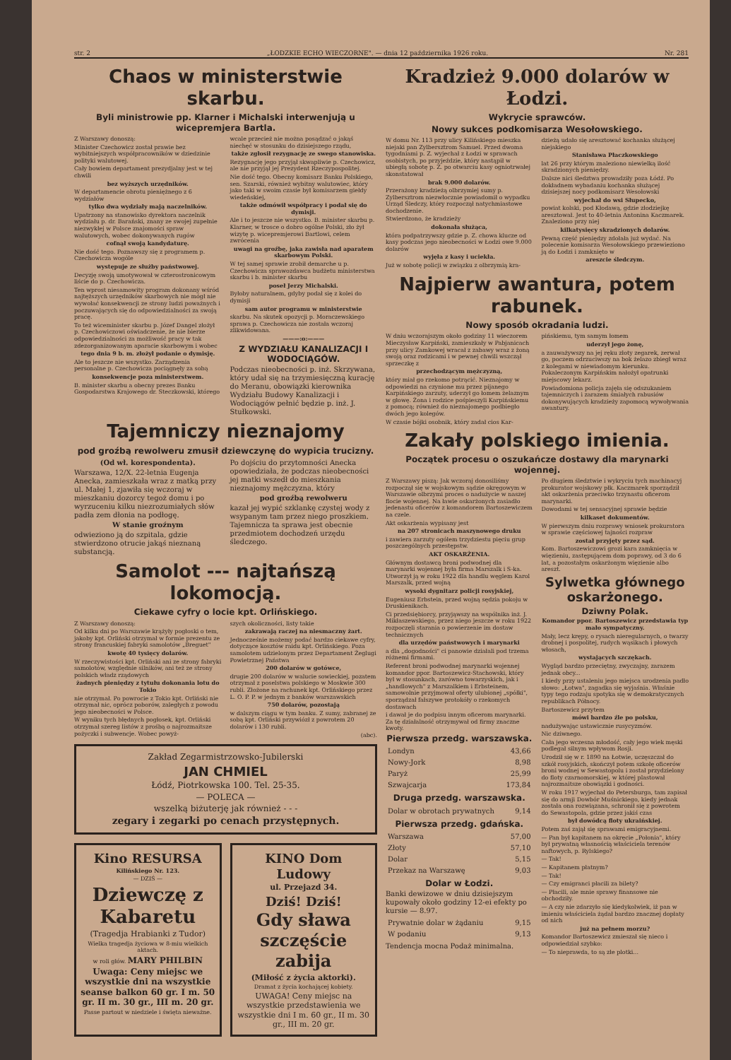str. 2 „ŁODZKIE ECHO WIECZORNE". — dnia 12 października 1926 roku. Nr. 281
Chaos w ministerstwie skarbu.
Byli ministrowie pp. Klarner i Michalski interwenjują u wicepremjera Bartla.
Z Warszawy donoszą:
Minister Czechowicz został prawie bez wybitniejszych współpracowników w dziedzinie polityki walutowej.
Cały bowiem departament prezydjalny jest w tej chwili
bez wyższych urzędników.
W departamencie obrotu pieniężnego z 6 wydziałów
tylko dwa wydziały mają naczelników.
Upatrzony na stanowisko dyrektora naczelnik wydziału p. dr. Barański, znany ze swojej zupełnie niezwykłej w Polsce znajomości spraw walutowych, wobec dokonywanych rugów
cofnął swoją kandydaturę.
Nie dość tego. Poznawszy się z programem p. Czechowicza wogóle
występuje ze służby państwowej.
Decyzję swoją umotywował w czterostronicowym liście do p. Czechowicza.
Ten wprost niesamowity program dokonany wśród najtęższych urzędników skarbowych nie mógł nie wywołać konsekwencji ze strony ludzi poważnych i poczuwających się do odpowiedzialności za swoją pracę.
To też wiceminister skarbu p. Józef Dangel złożył p. Czechowiczowi oświadczenie, że nie bierze odpowiedzialności za możliwość pracy w tak zdezorganizowanym aparacie skarbowym i wobec
tego dnia 9 b. m. złożył podanie o dymisję.
Ale to jeszcze nie wszystko. Zarządzenia personalne p. Czechowicza pociągnęły za sobą
konsekwencje poza ministerstwem.
B. minister skarbu a obecny prezes Banku Gospodarstwa Krajowego dr. Steczkowski, którego
wcale przecież nie można posądzać o jakąś niechęć w stosunku do dzisiejszego rządu,
także zgłosił rezygnację ze swego stanowiska.
Rezygnację jego przyjął skwapliwie p. Czechowicz, ale nie przyjął jej Prezydent Rzeczypospolitej.
Nie dość tego. Obecny komisarz Banku Polskiego, sen. Szarski, również wybitny walutowiec, który jako taki w swoim czasie był komisarzem giełdy wiedeńskiej,
także odmówił współpracy i podał się do dymisji.
Ale i to jeszcze nie wszystko. B. minister skarbu p. Klarner, w trosce o dobro ogólne Polski, zło żył wizytę p. wicepremjerowi Bartlowi, celem zwrócenia
uwagi na groźbę, jaka zawisła nad aparatem skarbowym Polski.
W tej samej sprawie zrobił demarche u p. Czechowicza sprawozdawca budżetu ministerstwa skarbu i b. minister skarbu
poseł Jerzy Michalski.
Byłoby naturalnem, gdyby podał się z kolei do dymisji
sam autor programu w ministerstwie
skarbu. Na skutek opozycji p. Moraczewskiego sprawa p. Czechowicza nie została wczoraj zlikwidowana.
———:o:———
Z WYDZIAŁU KANALIZACJI I WODOCIĄGÓW.
Podczas nieobecności p. inż. Skrzywana, który udał się na trzymiesięczną kurację do Meranu, obowiązki kierownika Wydziału Budowy Kanalizacji i Wodociągów pełnić będzie p. inż. J. Stułkowski.
Tajemniczy nieznajomy
pod groźbą rewolweru zmusił dziewczynę do wypicia trucizny.
(Od wł. korespondenta).
Warszawa, 12/X. 22-letnia Eugenja Anecka, zamieszkała wraz z matką przy ul. Małej 1, zjawiła się wczoraj w mieszkaniu dozorcy tegoż domu i po wyrzuceniu kilku niezrozumiałych słów padła zem dłonia na podłogę.
W stanie groźnym
odwieziono ją do szpitala, gdzie stwierdzono otrucie jakąś nieznaną substancją.
Po dojściu do przytomności Anecka opowiedziała, że podczas nieobecności jej matki wszedł do mieszkania nieznajomy mężczyzna, który
pod groźbą rewolweru
kazał jej wypić szklankę czystej wody z wsypanym tam przez niego proszkiem. Tajemnicza ta sprawa jest obecnie przedmiotem dochodzeń urzędu śledczego.
Samolot --- najtańszą lokomocją.
Ciekawe cyfry o locie kpt. Orlińskiego.
Z Warszawy donoszą:
Od kilku dni po Warszawie krążyły pogłoski o tem, jakoby kpt. Orliński otrzymał w formie prezentu ze strony francuskiej fabryki samolotów „Breguet"
kwotę 40 tysięcy dolarów.
W rzeczywistości kpt. Orliński ani ze strony fabryki samolotów, względnie silników, ani też ze strony polskich władz rządowych
żadnych pieniędzy z tytułu dokonania lotu do Tokio
nie otrzymał. Po powrocie z Tokio kpt. Orliński nie otrzymał nic, oprócz poborów, zaległych z powodu jego nieobecności w Polsce.
W wyniku tych błędnych pogłosek, kpt. Orliński otrzymał szereg listów z prośbą o najrozmaitsze pożyczki i subwencje. Wobec powyż-
szych okoliczności, listy takie
zakrawają raczej na niesmaczny żart.
Jednocześnie możemy podać bardzo ciekawe cyfry, dotyczące kosztów raidu kpt. Orlińskiego. Poza samolotem udzielonym przez Departament Żeglugi Powietrznej Państwa
200 dolarów w gotówce,
drugie 200 dolarów w walucie sowieckiej, pozatem otrzymał z poselstwa polskiego w Moskwie 300 rubli. Złożone na rachunek kpt. Orlińskiego przez L. O. P. P. w jednym z banków warszawskich
750 dolarów, pozostają
w dalszym ciągu w tym banku. Z sumy, zabranej ze sobą kpt. Orliński przywiózł z powrotem 20 dolarów i 130 rubli.
(abc).
Zakład Zegarmistrzowsko-Jubilerski
JAN CHMIEL
Łódź, Piotrkowska 100. Tel. 25-35.
— POLECA —
wszelką biżuterję jak również - - -
zegary i zegarki po cenach przystępnych.
Kino RESURSA
Kilińskiego Nr. 123.
— DZIŚ —
Dziewczę z Kabaretu
(Tragedja Hrabianki z Tudor)
Wielka tragedja życiowa w 8-miu wielkich aktach.
w roli głów. MARY PHILBIN
Uwaga: Ceny miejsc we wszystkie dni na wszystkie seanse balkon 60 gr. I m. 50 gr. II m. 30 gr., III m. 20 gr.
Passe partout w niedziele i święta nieważne.
KINO Dom Ludowy
ul. Przejazd 34.
Dziś! Dziś!
Gdy sława szczęście zabija
(Miłość z życia aktorki).
Dramat z życia kochającej kobiety.
UWAGA! Ceny miejsc na wszystkie przedstawienia we wszystkie dni I m. 60 gr., II m. 30 gr., III m. 20 gr.
Kradzież 9.000 dolarów w Łodzi.
Wykrycie sprawców.
Nowy sukces podkomisarza Wesołowskiego.
W domu Nr. 113 przy ulicy Kilińskiego mieszka niejaki pan Zylbersztrom Samuel. Przed dwoma tygodniami p. Z. wyjechał z Łodzi w sprawach osobistych, po przyjeździe, który nastąpił w ubiegłą sobotę p. Z. po otwarciu kasy ogniotrwałej skonstatował
brak 9.000 dolarów.
Przerażony kradzieżą olbrzymiej sumy p. Zylbersztrom niezwłocznie powiadomił o wypadku Urząd Śledczy, który rozpoczął natychmiastowe dochodzenie.
Stwierdzono, że kradzieży
dokonała służąca,
która podpatrzywszy gdzie p. Z. chowa klucze od kasy podczas jego nieobecności w Łodzi owe 9.000 dolarów
wyjęła z kasy i uciekła.
Już w sobotę policji w związku z olbrzymią kra-
dzieżą udało się aresztować kochanka służącej niejakiego
Stanisława Płaczkowskiego
lat 26 przy którym znaleziono niewielką ilość skradzionych pieniędzy.
Dalsze nici śledztwa prowadziły poza Łódź. Po dokładnem wybadaniu kochanka służącej dzisiejszej nocy podkomisarz Wesołowski
wyjechał do wsi Słupecko,
powiat kolski, pod Kłodawą, gdzie złodziejkę aresztował. Jest to 40-letnia Antonina Kaczmarek. Znaleziono przy niej
kilkatysięcy skradzionych dolarów.
Pewną część pieniędzy zdołała już wydać. Na polecenie komisarza Wesołowskiego przewieziono ją do Łodzi i zamknięto w
areszcie śledczym.
Najpierw awantura, potem rabunek.
Nowy sposób okradania ludzi.
W dniu wczorajszym około godziny 11 wieczorem Mieczysław Karpiński, zamieszkały w Pabjanicach przy ulicy Zamkowej wracał z zabawy wraz z żoną swoją oraz rodzicami i w pewnej chwili wszczął sprzeczkę z
przechodzącym mężczyzną,
który miał go rzekomo potrącić. Nieznajomy w odpowiedzi na czynione mu przez pijanego Karpińskiego zarzuty, uderzył go łomem żelaznym w głowę. Żona i rodzice pośpieszyli Karpińskiemu z pomocą; również do nieznajomego podbiegło dwóch jego kolegów.
W czasie bójki osobnik, który zadał cios Kar-
pińskiemu, tym samym łomem
uderzył jego żonę,
a zauważywszy na jej ręku złoty zegarek, zerwał go, poczem odrzuciwszy na bok żelazo zbiegł wraz z kolegami w niewiadomym kierunku. Pokaleczonym Karpińskim nałożył opatrunki miejscowy lekarz.
Powiadomiona policja zajęła się odszukaniem tajemniczych i zarazem śmiałych rabusiów dokonywujących kradzieży zapomocą wywoływania awantury.
Zakały polskiego imienia.
Początek procesu o oszukańcze dostawy dla marynarki wojennej.
Z Warszawy piszą: Jak wczoraj donosiliśmy rozpoczął się w wojskowym sądzie okręgowym w Warszawie olbrzymi proces o nadużycie w naszej flocie wojennej. Na ławie oskarżonych zasiadło jedenastu oficerów z komandorem Bartoszewiczem na czele.
Akt oskarżenia wypisany jest
na 207 stronicach maszynowego druku
i zawiera zarzuty ogółem trzydziestu pięciu grup poszczególnych przestępstw.
AKT OSKARŻENIA.
Głównym dostawcą broni podwodnej dla marynarki wojennej była firma Marszalk i S-ka. Utworzył ją w roku 1922 dla handlu węglem Karol Marszalk, przed wojną
wysoki dygnitarz policji rosyjskiej,
Eugeniusz Erbstein, przed wojną sędzia pokoju w Druskienikach.
Ci przedsiębiorcy, przyjąwszy na wspólnika inż. J. Mikłaszewskiego, przez niego jeszcze w roku 1922 rozpoczęli starania o powierzenie im dostaw technicznych
dla urzędów państwowych i marynarki
a dla „dogodności" ci panowie działali pod trzema różnemi firmami.
Referent broni podwodnej marynarki wojennej komandor ppor. Bartoszewicz-Stachowski, który był w stosunkach, zarówno towarzyskich, jak i „handlowych" z Marszalkiem i Erbsteinem, samowolnie przyjmował oferty ulubionej „spółki", sporządzał fałszywe protokóły o rzekomych dostawach
i dawał je do podpisu innym oficerom marynarki. Za tę działalność otrzymywał od firmy znaczne kwoty.
Pierwsza przedg. warszawska.
| Londyn | 43,66 |
| Nowy-Jork | 8,98 |
| Paryż | 25,99 |
| Szwajcarja | 173,84 |
Druga przedg. warszawska.
| Dolar w obrotach prywatnych | 9,14 |
Pierwsza przedg. gdańska.
| Warszawa | 57,00 |
| Złoty | 57,10 |
| Dolar | 5,15 |
| Przekaz na Warszawę | 9,03 |
Dolar w Łodzi.
Banki dewizowe w dniu dzisiejszym kupowały około godziny 12-ei efekty po kursie — 8.97.
| Prywatnie dolar w żądaniu | 9,15 |
| W podaniu | 9,13 |
Tendencja mocna Podaż minimalna.
Po długiem śledztwie i wykryciu tych machinacyj prokurator wojskowy płk. Kaczmarek sporządził akt oskarżenia przeciwko trzynastu oficerom marynarki.
Dowodami w tej sensacyjnej sprawie będzie
kilkaset dokumentów.
W pierwszym dniu rozprawy wniosek prokuratora w sprawie częściowej tajności rozpraw
został przyjęty przez sąd.
Kom. Bartoszewiczowi grozi kara zamknięcia w więzieniu, zastępującem dom poprawy, od 3 do 6 lat, a pozostałym oskarżonym więzienie albo areszt.
Sylwetka głównego oskarżonego.
Dziwny Polak.
Komandor ppor. Bartoszewicz przedstawia typ mało sympatyczny.
Mały, lecz krępy, o rysach nieregularnych, o twarzy drobnej i pospolitej, rudych wąsikach i płowych włosach,
wystających szczękach.
Wygląd bardzo przeciętny, zwyczajny, zarazem jednak obcy...
I kiedy przy ustaleniu jego miejsca urodzenia padło słowo: „Łotwa", zagadka się wyjaśnia. Właśnie typy tego rodzaju spotyka się w demokratycznych republikach Północy.
Bartoszewicz przytem
mówi bardzo źle po polsku,
nadużywając ustawicznie rusycyzmów.
Nic dziwnego.
Cała jego wczesna młodość, cały jego wiek męski podlegał silnym wpływom Rosji.
Urodził się w r. 1890 na Łotwie, uczęszczał do szkół rosyjskich, skończył potem szkołę oficerów broni wodnej w Sewastopolu i został przydzielony do floty czarnomorskiej, w której plastował najrozmaitsze obowiązki i godności.
W roku 1917 wyjechał do Petersburga, tam zapisał się do armji Dowbór Muśnickiego, kiedy jednak została ona rozwiązana, schronił się z powrotem do Sewastopola, gdzie przez jakiś czas
był dowódcą floty ukraińskiej.
Potem zaś zajął się sprawami emigracyjnemi.
— Pan był kapitanem na okręcie „Połonia", który był prywatną własnością właściciela terenów naftowych, p. Rylskiego?
— Tak!
— Kapitanem płatnym?
— Tak!
— Czy emigranci płacili za bilety?
— Płacili, ale mnie sprawy finansowe nie obchodziły.
— A czy nie zdarzyło się kiedykolwiek, iż pan w imieniu właściciela żądał bardzo znacznej dopłaty od nich
już na pełnem morzu?
Komandor Bartoszewicz zmieszał się nieco i odpowiedział szybko:
— To nieprawda, to są złe plotki...